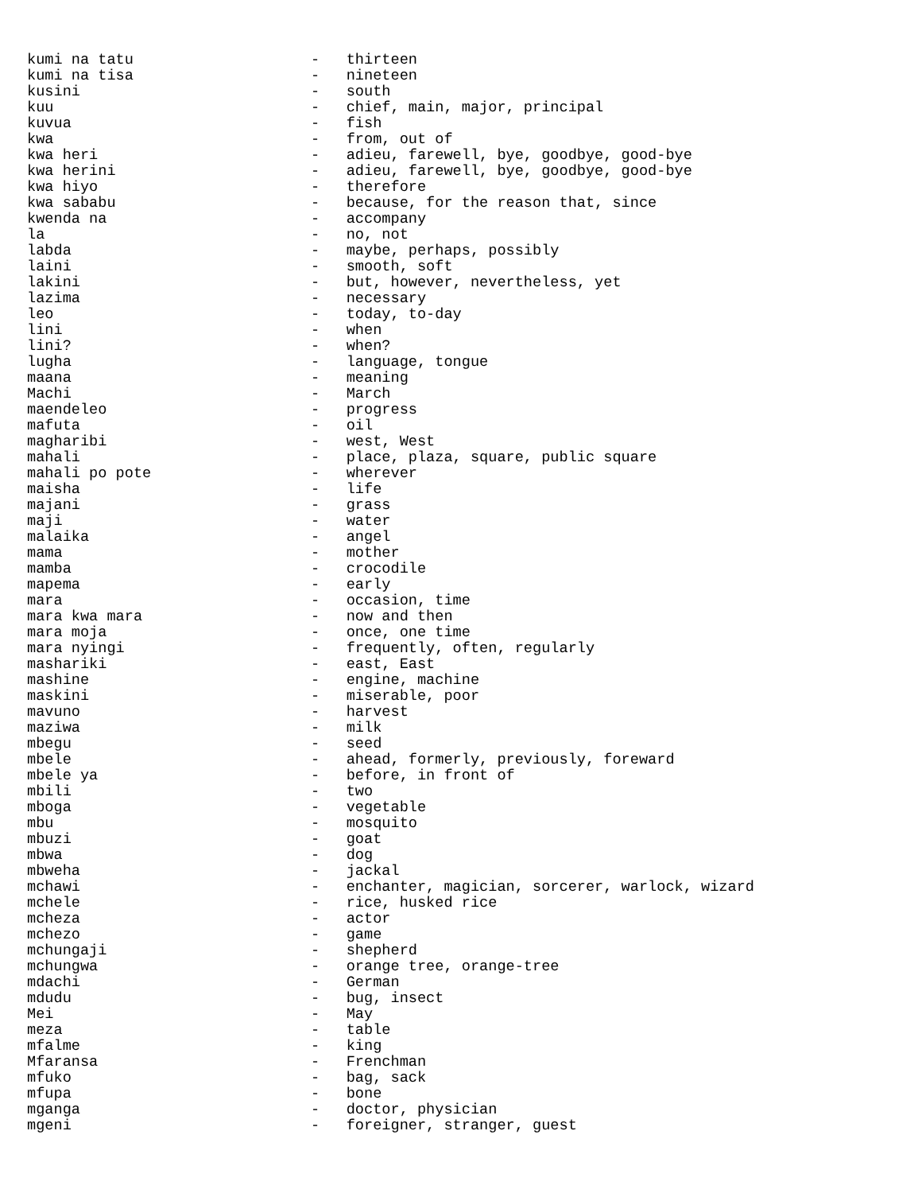kumi na tatu                    -   thirteen
kumi na tisa                    -   nineteen
kusini                          -   south
kuu                             -   chief, main, major, principal
kuvua                           -   fish
kwa                             -   from, out of
kwa heri                        -   adieu, farewell, bye, goodbye, good-bye
kwa herini                      -   adieu, farewell, bye, goodbye, good-bye
kwa hiyo                        -   therefore
kwa sababu                      -   because, for the reason that, since
kwenda na                       -   accompany
la                              -   no, not
labda                           -   maybe, perhaps, possibly
laini                           -   smooth, soft
lakini                          -   but, however, nevertheless, yet
lazima                          -   necessary
leo                             -   today, to-day
lini                            -   when
lini?                           -   when?
lugha                           -   language, tongue
maana                           -   meaning
Machi                           -   March
maendeleo                       -   progress
mafuta                          -   oil
magharibi                       -   west, West
mahali                          -   place, plaza, square, public square
mahali po pote                  -   wherever
maisha                          -   life
majani                          -   grass
maji                            -   water
malaika                         -   angel
mama                            -   mother
mamba                           -   crocodile
mapema                          -   early
mara                            -   occasion, time
mara kwa mara                   -   now and then
mara moja                       -   once, one time
mara nyingi                     -   frequently, often, regularly
mashariki                       -   east, East
mashine                         -   engine, machine
maskini                         -   miserable, poor
mavuno                          -   harvest
maziwa                          -   milk
mbegu                           -   seed
mbele                           -   ahead, formerly, previously, foreward
mbele ya                        -   before, in front of
mbili                           -   two
mboga                           -   vegetable
mbu                             -   mosquito
mbuzi                           -   goat
mbwa                            -   dog
mbweha                          -   jackal
mchawi                          -   enchanter, magician, sorcerer, warlock, wizard
mchele                          -   rice, husked rice
mcheza                          -   actor
mchezo                          -   game
mchungaji                       -   shepherd
mchungwa                        -   orange tree, orange-tree
mdachi                          -   German
mdudu                           -   bug, insect
Mei                             -   May
meza                            -   table
mfalme                          -   king
Mfaransa                        -   Frenchman
mfuko                           -   bag, sack
mfupa                           -   bone
mganga                          -   doctor, physician
mgeni                           -   foreigner, stranger, guest